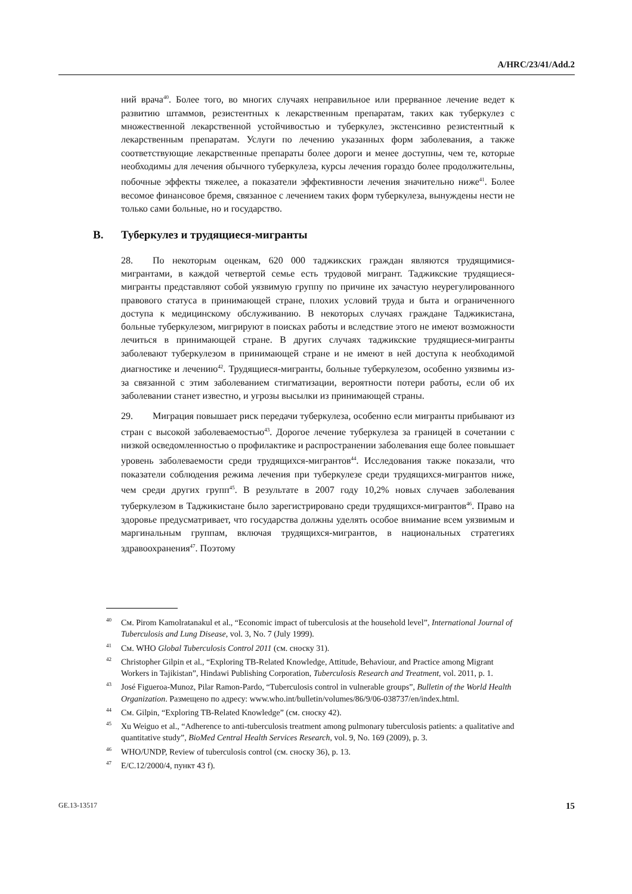A/HRC/23/41/Add.2
ний врача<sup>40</sup>. Более того, во многих случаях неправильное или прерванное лечение ведет к развитию штаммов, резистентных к лекарственным препаратам, таких как туберкулез с множественной лекарственной устойчивостью и туберкулез, экстенсивно резистентный к лекарственным препаратам. Услуги по лечению указанных форм заболевания, а также соответствующие лекарственные препараты более дороги и менее доступны, чем те, которые необходимы для лечения обычного туберкулеза, курсы лечения гораздо более продолжительны, побочные эффекты тяжелее, а показатели эффективности лечения значительно ниже<sup>41</sup>. Более весомое финансовое бремя, связанное с лечением таких форм туберкулеза, вынуждены нести не только сами больные, но и государство.
B. Туберкулез и трудящиеся-мигранты
28. По некоторым оценкам, 620 000 таджикских граждан являются трудящимися-мигрантами, в каждой четвертой семье есть трудовой мигрант. Таджикские трудящиеся-мигранты представляют собой уязвимую группу по причине их зачастую неурегулированного правового статуса в принимающей стране, плохих условий труда и быта и ограниченного доступа к медицинскому обслуживанию. В некоторых случаях граждане Таджикистана, больные туберкулезом, мигрируют в поисках работы и вследствие этого не имеют возможности лечиться в принимающей стране. В других случаях таджикские трудящиеся-мигранты заболевают туберкулезом в принимающей стране и не имеют в ней доступа к необходимой диагностике и лечению<sup>42</sup>. Трудящиеся-мигранты, больные туберкулезом, особенно уязвимы из-за связанной с этим заболеванием стигматизации, вероятности потери работы, если об их заболевании станет известно, и угрозы высылки из принимающей страны.
29. Миграция повышает риск передачи туберкулеза, особенно если мигранты прибывают из стран с высокой заболеваемостью<sup>43</sup>. Дорогое лечение туберкулеза за границей в сочетании с низкой осведомленностью о профилактике и распространении заболевания еще более повышает уровень заболеваемости среди трудящихся-мигрантов<sup>44</sup>. Исследования также показали, что показатели соблюдения режима лечения при туберкулезе среди трудящихся-мигрантов ниже, чем среди других групп<sup>45</sup>. В результате в 2007 году 10,2% новых случаев заболевания туберкулезом в Таджикистане было зарегистрировано среди трудящихся-мигрантов<sup>46</sup>. Право на здоровье предусматривает, что государства должны уделять особое внимание всем уязвимым и маргинальным группам, включая трудящихся-мигрантов, в национальных стратегиях здравоохранения<sup>47</sup>. Поэтому
<sup>40</sup> См. Pirom Kamolratanakul et al., “Economic impact of tuberculosis at the household level”, International Journal of Tuberculosis and Lung Disease, vol. 3, No. 7 (July 1999).
<sup>41</sup> См. WHO Global Tuberculosis Control 2011 (см. сноску 31).
<sup>42</sup> Christopher Gilpin et al., “Exploring TB-Related Knowledge, Attitude, Behaviour, and Practice among Migrant Workers in Tajikistan”, Hindawi Publishing Corporation, Tuberculosis Research and Treatment, vol. 2011, p. 1.
<sup>43</sup> José Figueroa-Munoz, Pilar Ramon-Pardo, “Tuberculosis control in vulnerable groups”, Bulletin of the World Health Organization. Размещено по адресу: www.who.int/bulletin/volumes/86/9/06-038737/en/index.html.
<sup>44</sup> См. Gilpin, “Exploring TB-Related Knowledge” (см. сноску 42).
<sup>45</sup> Xu Weiguo et al., “Adherence to anti-tuberculosis treatment among pulmonary tuberculosis patients: a qualitative and quantitative study”, BioMed Central Health Services Research, vol. 9, No. 169 (2009), p. 3.
<sup>46</sup> WHO/UNDP, Review of tuberculosis control (см. сноску 36), p. 13.
<sup>47</sup> E/C.12/2000/4, пункт 43 f).
GE.13-13517 15